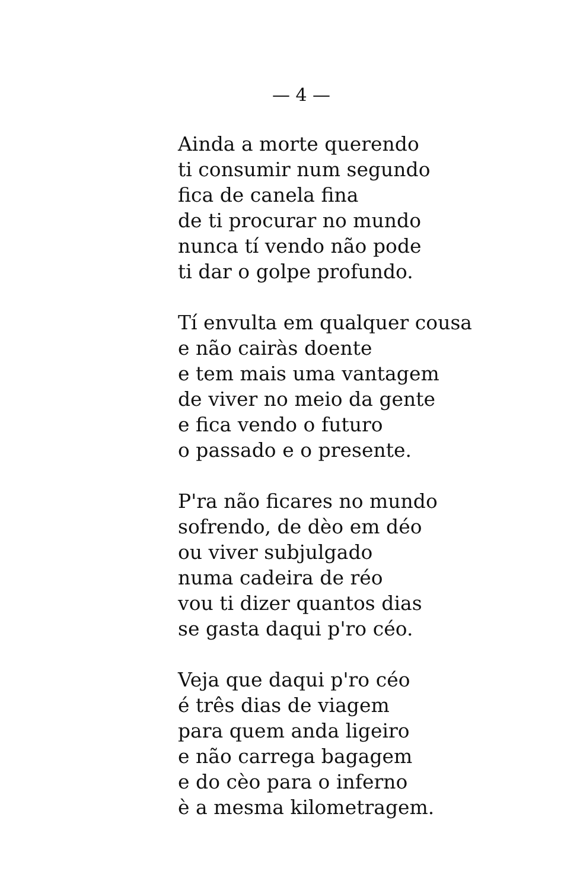— 4 —
Ainda a morte querendo
ti consumir num segundo
fica de canela fina
de ti procurar no mundo
nunca tí vendo não pode
ti dar o golpe profundo.
Tí envulta em qualquer cousa
e não cairàs doente
e tem mais uma vantagem
de viver no meio da gente
e fica vendo o futuro
o passado e o presente.
P'ra não ficares no mundo
sofrendo, de dèo em déo
ou viver subjulgado
numa cadeira de réo
vou ti dizer quantos dias
se gasta daqui p'ro céo.
Veja que daqui p'ro céo
é três dias de viagem
para quem anda ligeiro
e não carrega bagagem
e do cèo para o inferno
è a mesma kilometragem.